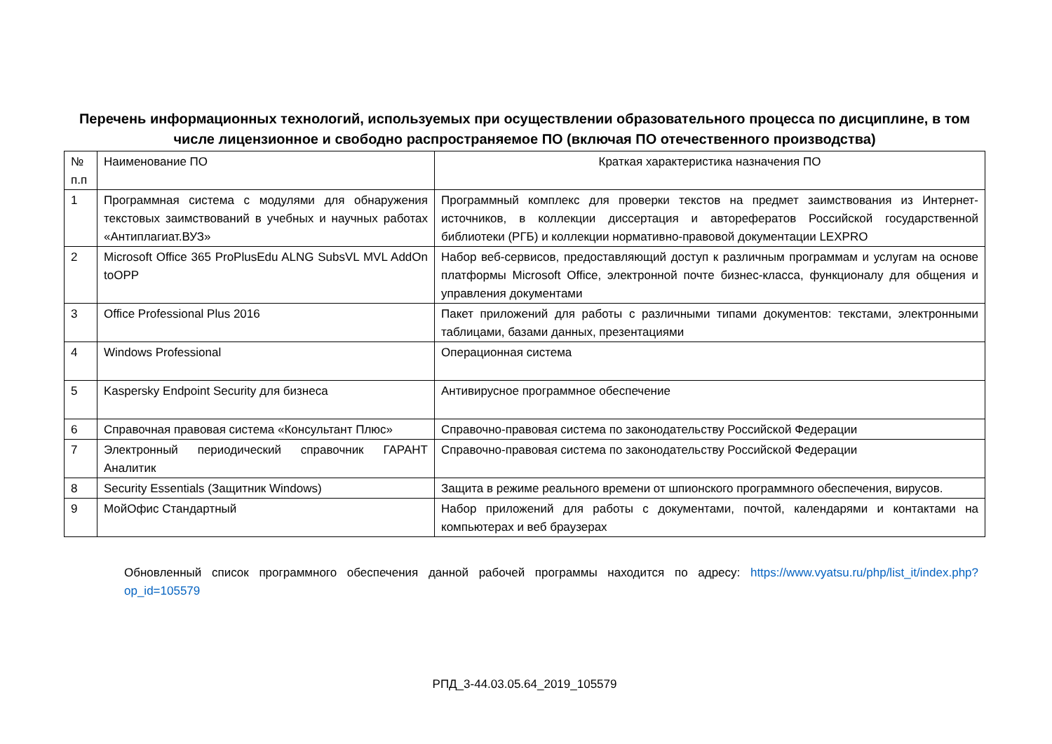Перечень информационных технологий, используемых при осуществлении образовательного процесса по дисциплине, в том числе лицензионное и свободно распространяемое ПО (включая ПО отечественного производства)
| № п.п | Наименование ПО | Краткая характеристика назначения ПО |
| 1 | Программная система с модулями для обнаружения текстовых заимствований в учебных и научных работах «Антиплагиат.ВУЗ» | Программный комплекс для проверки текстов на предмет заимствования из Интернет-источников, в коллекции диссертация и авторефератов Российской государственной библиотеки (РГБ) и коллекции нормативно-правовой документации LEXPRO |
| 2 | Microsoft Office 365 ProPlusEdu ALNG SubsVL MVL AddOn toOPP | Набор веб-сервисов, предоставляющий доступ к различным программам и услугам на основе платформы Microsoft Office, электронной почте бизнес-класса, функционалу для общения и управления документами |
| 3 | Office Professional Plus 2016 | Пакет приложений для работы с различными типами документов: текстами, электронными таблицами, базами данных, презентациями |
| 4 | Windows Professional | Операционная система |
| 5 | Kaspersky Endpoint Security для бизнеса | Антивирусное программное обеспечение |
| 6 | Справочная правовая система «Консультант Плюс» | Справочно-правовая система по законодательству Российской Федерации |
| 7 | Электронный периодический справочник ГАРАНТ Аналитик | Справочно-правовая система по законодательству Российской Федерации |
| 8 | Security Essentials (Защитник Windows) | Защита в режиме реального времени от шпионского программного обеспечения, вирусов. |
| 9 | МойОфис Стандартный | Набор приложений для работы с документами, почтой, календарями и контактами на компьютерах и веб браузерах |
Обновленный список программного обеспечения данной рабочей программы находится по адресу: https://www.vyatsu.ru/php/list_it/index.php?op_id=105579
РПД_3-44.03.05.64_2019_105579